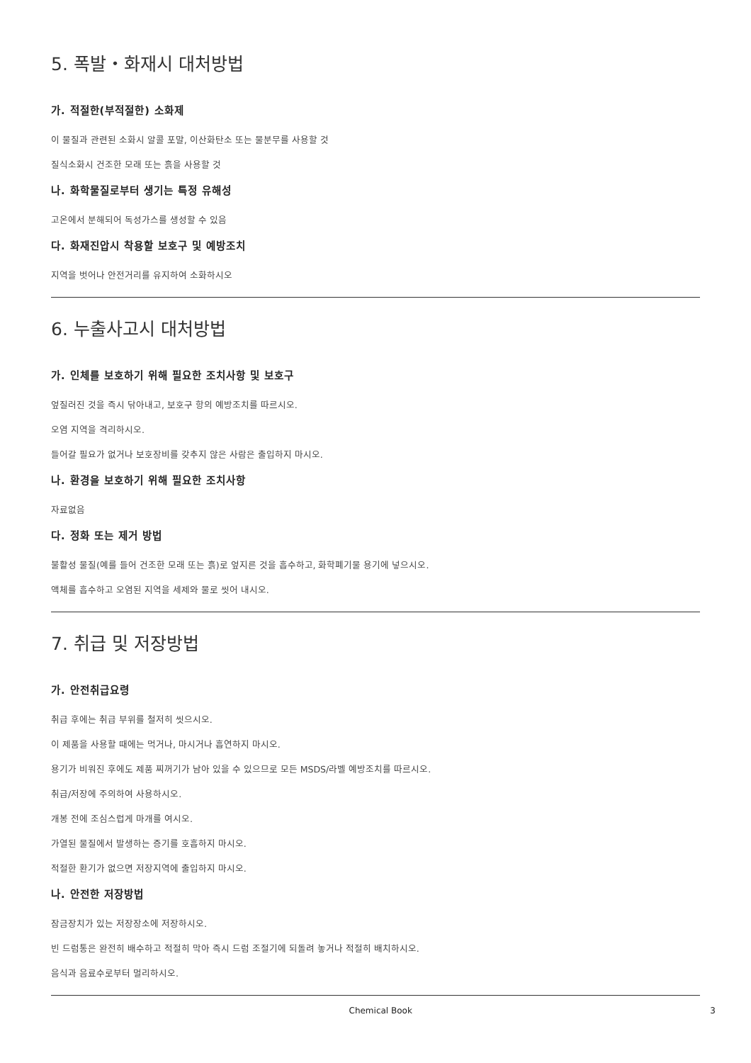5. 폭발・화재시 대처방법
가. 적절한(부적절한) 소화제
이 물질과 관련된 소화시 알콜 포말, 이산화탄소 또는 물분무를 사용할 것
질식소화시 건조한 모래 또는 흙을 사용할 것
나. 화학물질로부터 생기는 특정 유해성
고온에서 분해되어 독성가스를 생성할 수 있음
다. 화재진압시 착용할 보호구 및 예방조치
지역을 벗어나 안전거리를 유지하여 소화하시오
6. 누출사고시 대처방법
가. 인체를 보호하기 위해 필요한 조치사항 및 보호구
엎질러진 것을 즉시 닦아내고, 보호구 항의 예방조치를 따르시오.
오염 지역을 격리하시오.
들어갈 필요가 없거나 보호장비를 갖추지 않은 사람은 출입하지 마시오.
나. 환경을 보호하기 위해 필요한 조치사항
자료없음
다. 정화 또는 제거 방법
불활성 물질(예를 들어 건조한 모래 또는 흙)로 엎지른 것을 흡수하고, 화학폐기물 용기에 넣으시오.
액체를 흡수하고 오염된 지역을 세제와 물로 씻어 내시오.
7. 취급 및 저장방법
가. 안전취급요령
취급 후에는 취급 부위를 철저히 씻으시오.
이 제품을 사용할 때에는 먹거나, 마시거나 흡연하지 마시오.
용기가 비워진 후에도 제품 찌꺼기가 남아 있을 수 있으므로 모든 MSDS/라벨 예방조치를 따르시오.
취급/저장에 주의하여 사용하시오.
개봉 전에 조심스럽게 마개를 여시오.
가열된 물질에서 발생하는 증기를 호흡하지 마시오.
적절한 환기가 없으면 저장지역에 출입하지 마시오.
나. 안전한 저장방법
잠금장치가 있는 저장장소에 저장하시오.
빈 드럼통은 완전히 배수하고 적절히 막아 즉시 드럼 조절기에 되돌려 놓거나 적절히 배치하시오.
음식과 음료수로부터 멀리하시오.
Chemical Book 3